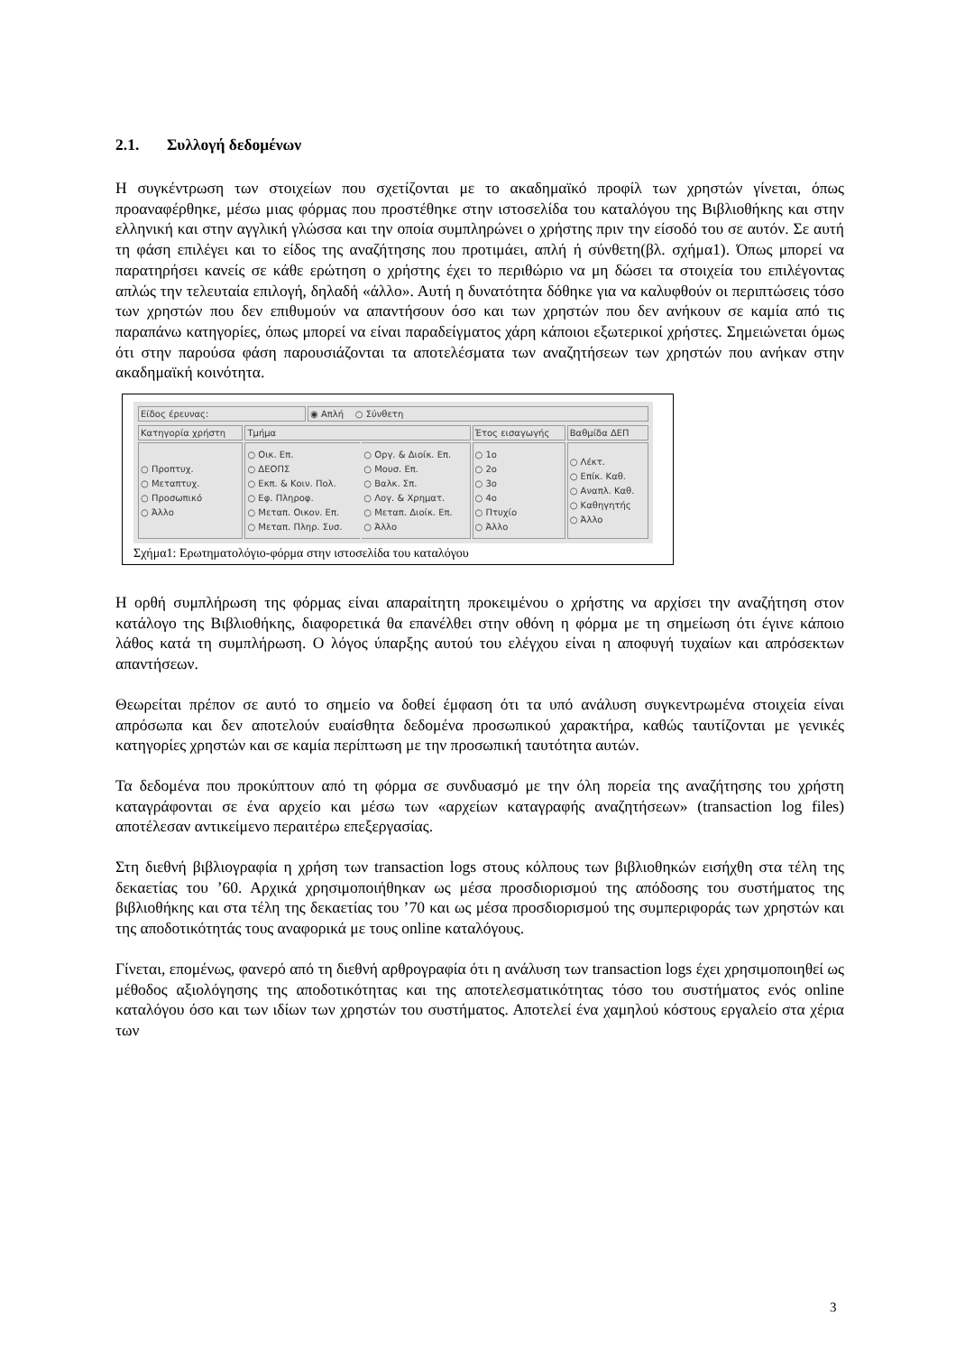2.1. Συλλογή δεδομένων
Η συγκέντρωση των στοιχείων που σχετίζονται με το ακαδημαϊκό προφίλ των χρηστών γίνεται, όπως προαναφέρθηκε, μέσω μιας φόρμας που προστέθηκε στην ιστοσελίδα του καταλόγου της Βιβλιοθήκης και στην ελληνική και στην αγγλική γλώσσα και την οποία συμπληρώνει ο χρήστης πριν την είσοδό του σε αυτόν. Σε αυτή τη φάση επιλέγει και το είδος της αναζήτησης που προτιμάει, απλή ή σύνθετη(βλ. σχήμα1). Όπως μπορεί να παρατηρήσει κανείς σε κάθε ερώτηση ο χρήστης έχει το περιθώριο να μη δώσει τα στοιχεία του επιλέγοντας απλώς την τελευταία επιλογή, δηλαδή «άλλο». Αυτή η δυνατότητα δόθηκε για να καλυφθούν οι περιπτώσεις τόσο των χρηστών που δεν επιθυμούν να απαντήσουν όσο και των χρηστών που δεν ανήκουν σε καμία από τις παραπάνω κατηγορίες, όπως μπορεί να είναι παραδείγματος χάρη κάποιοι εξωτερικοί χρήστες. Σημειώνεται όμως ότι στην παρούσα φάση παρουσιάζονται τα αποτελέσματα των αναζητήσεων των χρηστών που ανήκαν στην ακαδημαϊκή κοινότητα.
| Είδος έρευνας: | ◉ Απλή ○ Σύνθετη |
| Κατηγορία χρήστη | Τμήμα | | Έτος εισαγωγής | Βαθμίδα ΔΕΠ |
| ○ Προπτυχ. ○ Μεταπτυχ. ○ Προσωπικό ○ Άλλο | ○ Οικ. Επ. ○ ΔΕΟΠΣ ○ Εκπ. & Κοιν. Πολ. ○ Εφ. Πληροφ. ○ Μεταπ. Οικον. Επ. ○ Μεταπ. Πληρ. Συσ. | ○ Οργ. & Διοίκ. Επ. ○ Μουσ. Επ. ○ Βαλκ. Σπ. ○ Λογ. & Χρηματ. ○ Μεταπ. Διοίκ. Επ. ○ Άλλο | ○ 1ο ○ 2ο ○ 3ο ○ 4ο ○ Πτυχίο ○ Άλλο | ○ Λέκτ. ○ Επίκ. Καθ. ○ Αναπλ. Καθ. ○ Καθηγητής ○ Άλλο |
Σχήμα1: Ερωτηματολόγιο-φόρμα στην ιστοσελίδα του καταλόγου
Η ορθή συμπλήρωση της φόρμας είναι απαραίτητη προκειμένου ο χρήστης να αρχίσει την αναζήτηση στον κατάλογο της Βιβλιοθήκης, διαφορετικά θα επανέλθει στην οθόνη η φόρμα με τη σημείωση ότι έγινε κάποιο λάθος κατά τη συμπλήρωση. Ο λόγος ύπαρξης αυτού του ελέγχου είναι η αποφυγή τυχαίων και απρόσεκτων απαντήσεων.
Θεωρείται πρέπον σε αυτό το σημείο να δοθεί έμφαση ότι τα υπό ανάλυση συγκεντρωμένα στοιχεία είναι απρόσωπα και δεν αποτελούν ευαίσθητα δεδομένα προσωπικού χαρακτήρα, καθώς ταυτίζονται με γενικές κατηγορίες χρηστών και σε καμία περίπτωση με την προσωπική ταυτότητα αυτών.
Τα δεδομένα που προκύπτουν από τη φόρμα σε συνδυασμό με την όλη πορεία της αναζήτησης του χρήστη καταγράφονται σε ένα αρχείο και μέσω των «αρχείων καταγραφής αναζητήσεων» (transaction log files) αποτέλεσαν αντικείμενο περαιτέρω επεξεργασίας.
Στη διεθνή βιβλιογραφία η χρήση των transaction logs στους κόλπους των βιβλιοθηκών εισήχθη στα τέλη της δεκαετίας του ’60. Αρχικά χρησιμοποιήθηκαν ως μέσα προσδιορισμού της απόδοσης του συστήματος της βιβλιοθήκης και στα τέλη της δεκαετίας του ’70 και ως μέσα προσδιορισμού της συμπεριφοράς των χρηστών και της αποδοτικότητάς τους αναφορικά με τους online καταλόγους.
Γίνεται, επομένως, φανερό από τη διεθνή αρθρογραφία ότι η ανάλυση των transaction logs έχει χρησιμοποιηθεί ως μέθοδος αξιολόγησης της αποδοτικότητας και της αποτελεσματικότητας τόσο του συστήματος ενός online καταλόγου όσο και των ιδίων των χρηστών του συστήματος. Αποτελεί ένα χαμηλού κόστους εργαλείο στα χέρια των
3